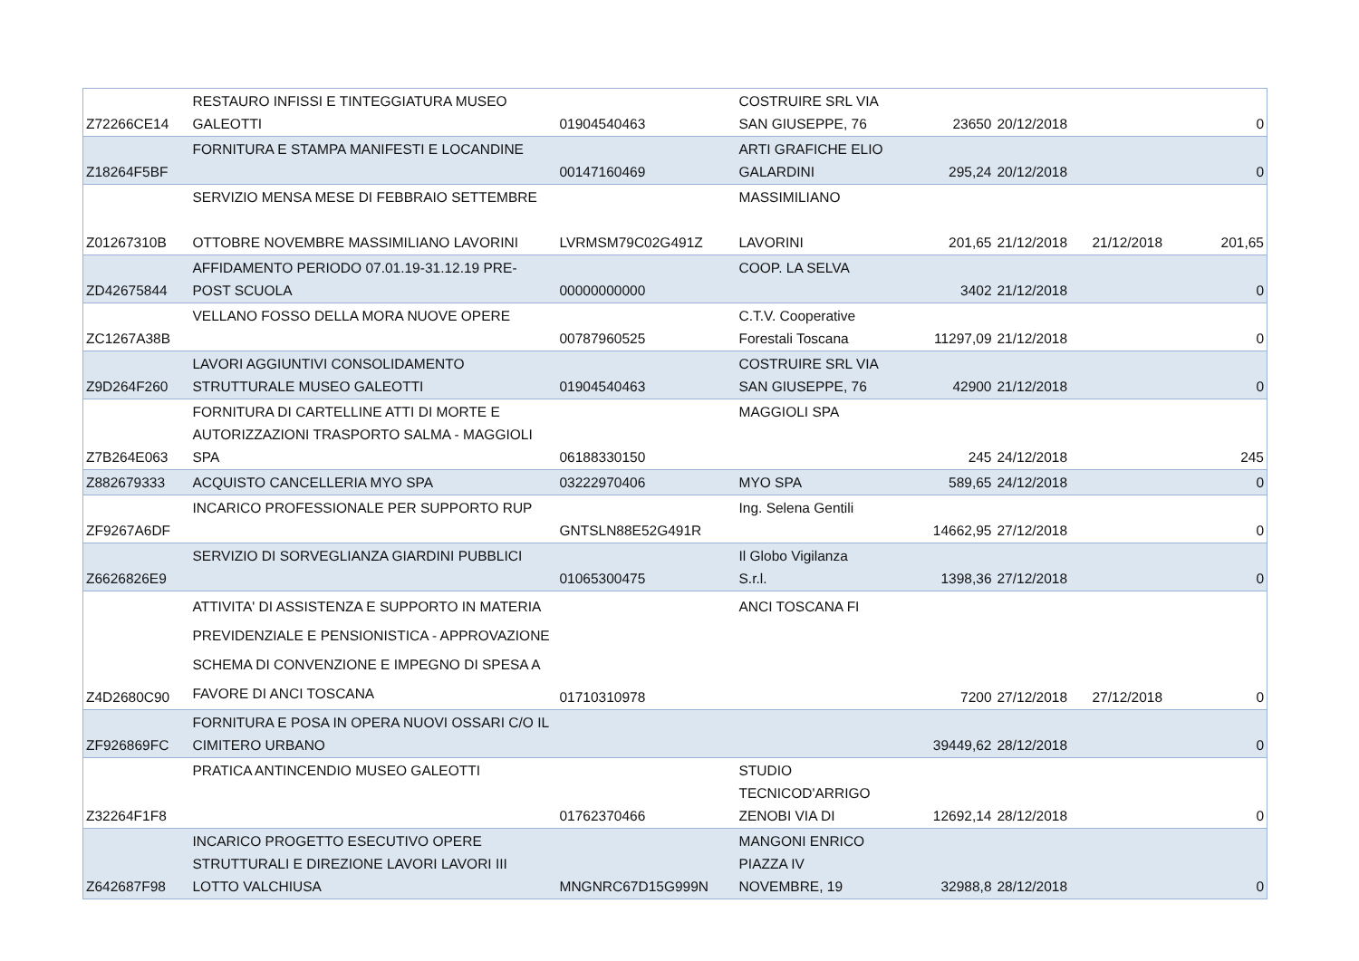| Z72266CE14 | RESTAURO INFISSI E TINTEGGIATURA MUSEO GALEOTTI | 01904540463 | COSTRUIRE SRL VIA SAN GIUSEPPE, 76 | 23650 | 20/12/2018 | | 0 |
| Z18264F5BF | FORNITURA E STAMPA MANIFESTI E LOCANDINE | 00147160469 | ARTI GRAFICHE ELIO GALARDINI | 295,24 | 20/12/2018 | | 0 |
| Z01267310B | SERVIZIO MENSA MESE DI FEBBRAIO SETTEMBRE OTTOBRE NOVEMBRE MASSIMILIANO LAVORINI | LVRMSM79C02G491Z | MASSIMILIANO LAVORINI | 201,65 | 21/12/2018 | 21/12/2018 | 201,65 |
| ZD42675844 | AFFIDAMENTO PERIODO 07.01.19-31.12.19 PRE- POST SCUOLA | 00000000000 | COOP. LA SELVA | 3402 | 21/12/2018 | | 0 |
| ZC1267A38B | VELLANO FOSSO DELLA MORA NUOVE OPERE | 00787960525 | C.T.V. Cooperative Forestali Toscana | 11297,09 | 21/12/2018 | | 0 |
| Z9D264F260 | LAVORI AGGIUNTIVI CONSOLIDAMENTO STRUTTURALE MUSEO GALEOTTI | 01904540463 | COSTRUIRE SRL VIA SAN GIUSEPPE, 76 | 42900 | 21/12/2018 | | 0 |
| Z7B264E063 | FORNITURA DI CARTELLINE ATTI DI MORTE E AUTORIZZAZIONI TRASPORTO SALMA - MAGGIOLI SPA | 06188330150 | MAGGIOLI SPA | 245 | 24/12/2018 | | 245 |
| Z882679333 | ACQUISTO CANCELLERIA MYO SPA | 03222970406 | MYO SPA | 589,65 | 24/12/2018 | | 0 |
| ZF9267A6DF | INCARICO PROFESSIONALE PER SUPPORTO RUP | GNTSLN88E52G491R | Ing. Selena Gentili | 14662,95 | 27/12/2018 | | 0 |
| Z6626826E9 | SERVIZIO DI SORVEGLIANZA GIARDINI PUBBLICI | 01065300475 | Il Globo Vigilanza S.r.l. | 1398,36 | 27/12/2018 | | 0 |
| Z4D2680C90 | ATTIVITA' DI ASSISTENZA E SUPPORTO IN MATERIA PREVIDENZIALE E PENSIONISTICA - APPROVAZIONE SCHEMA DI CONVENZIONE E IMPEGNO DI SPESA A FAVORE DI ANCI TOSCANA | 01710310978 | ANCI TOSCANA FI | 7200 | 27/12/2018 | 27/12/2018 | 0 |
| ZF926869FC | FORNITURA E POSA IN OPERA NUOVI OSSARI C/O IL CIMITERO URBANO | | | 39449,62 | 28/12/2018 | | 0 |
| Z32264F1F8 | PRATICA ANTINCENDIO MUSEO GALEOTTI | 01762370466 | STUDIO TECNICOD'ARRIGO ZENOBI VIA DI | 12692,14 | 28/12/2018 | | 0 |
| Z642687F98 | INCARICO PROGETTO ESECUTIVO OPERE STRUTTURALI E DIREZIONE LAVORI LAVORI III LOTTO VALCHIUSA | MNGNRC67D15G999N | MANGONI ENRICO PIAZZA IV NOVEMBRE, 19 | 32988,8 | 28/12/2018 | | 0 |